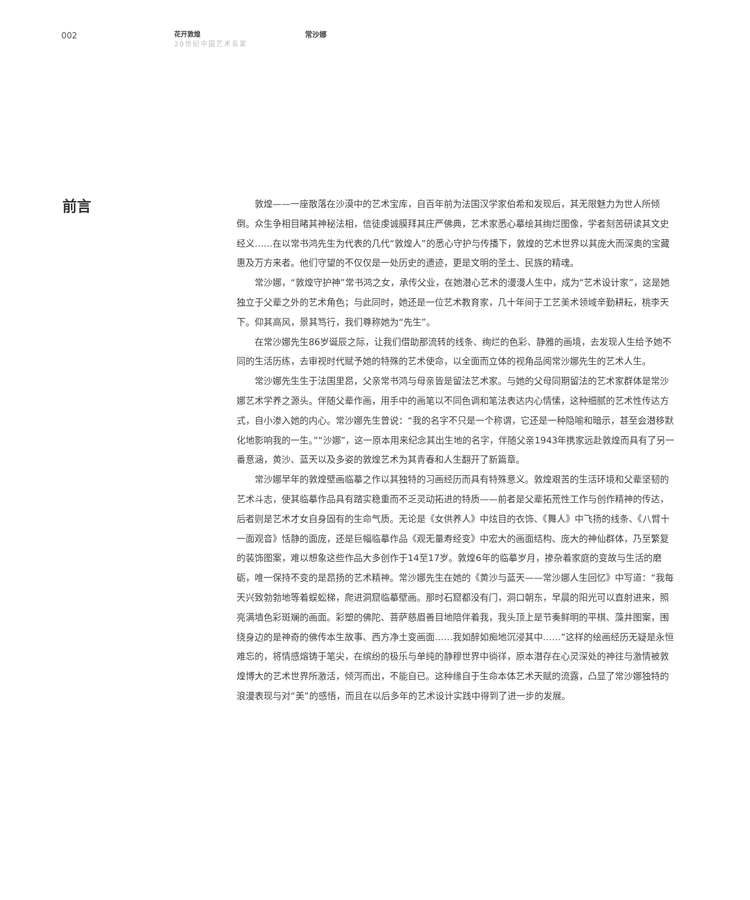002
花开敦煌
20世纪中国艺术名家
常沙娜
前言
敦煌——一座散落在沙漠中的艺术宝库，自百年前为法国汉学家伯希和发现后，其无限魅力为世人所倾倒。众生争相目睹其神秘法相，信徒虔诚膜拜其庄严佛典，艺术家悉心摹绘其绚烂图像，学者刻苦研读其文史经义……在以常书鸿先生为代表的几代“敦煌人”的悉心守护与传播下，敦煌的艺术世界以其庞大而深奥的宝藏惠及万方来者。他们守望的不仅仅是一处历史的遗迹，更是文明的圣土、民族的精魂。
常沙娜，“敦煌守护神”常书鸿之女，承传父业，在她潜心艺术的漫漫人生中，成为“艺术设计家”，这是她独立于父辈之外的艺术角色；与此同时，她还是一位艺术教育家，几十年间于工艺美术领域辛勤耕耘，桃李天下。仰其高风，景其笃行，我们尊称她为“先生”。
在常沙娜先生86岁诞辰之际，让我们借助那流转的线条、绚烂的色彩、静雅的画境，去发现人生给予她不同的生活历练，去审视时代赋予她的特殊的艺术使命，以全面而立体的视角品阅常沙娜先生的艺术人生。
常沙娜先生生于法国里昂，父亲常书鸿与母亲皆是留法艺术家。与她的父母同期留法的艺术家群体是常沙娜艺术学养之源头。伴随父辈作画，用手中的画笔以不同色调和笔法表达内心情愫，这种细腻的艺术性传达方式，自小渗入她的内心。常沙娜先生曾说：“我的名字不只是一个称谓，它还是一种隐喻和暗示，甚至会潜移默化地影响我的一生。”“沙娜”，这一原本用来纪念其出生地的名字，伴随父亲1943年携家远赴敦煌而具有了另一番意涵，黄沙、蓝天以及多姿的敦煌艺术为其青春和人生翻开了新篇章。
常沙娜早年的敦煌壁画临摹之作以其独特的习画经历而具有特殊意义。敦煌艰苦的生活环境和父辈坚韧的艺术斗志，使其临摹作品具有踏实稳重而不乏灵动拓进的特质——前者是父辈拓荒性工作与创作精神的传达，后者则是艺术才女自身固有的生命气质。无论是《女供养人》中炫目的衣饰、《舞人》中飞扬的线条、《八臂十一面观音》恬静的面庞，还是巨幅临摹作品《观无量寿经变》中宏大的画面结构、庞大的神仙群体，乃至繁复的装饰图案，难以想象这些作品大多创作于14至17岁。敦煌6年的临摹岁月，掺杂着家庭的变故与生活的磨砺，唯一保持不变的是昂扬的艺术精神。常沙娜先生在她的《黄沙与蓝天——常沙娜人生回忆》中写道：“我每天兴致勃勃地等着蜈蚣梯，爬进洞窟临摹壁画。那时石窟都没有门，洞口朝东，早晨的阳光可以直射进来，照亮满墙色彩斑斓的画面。彩塑的佛陀、菩萨慈眉善目地陪伴着我，我头顶上是节奏鲜明的平棋、藻井图案，围绕身边的是神奇的佛传本生故事、西方净土变画面……我如醉如痴地沉浸其中……”这样的绘画经历无疑是永恒难忘的，将情感熔铸于笔尖，在缤纷的极乐与单纯的静穆世界中徜徉，原本潜存在心灵深处的神往与激情被敦煌博大的艺术世界所激活，倾泻而出，不能自已。这种缘自于生命本体艺术天赋的流露，凸显了常沙娜独特的浪漫表现与对“美”的感悟，而且在以后多年的艺术设计实践中得到了进一步的发展。